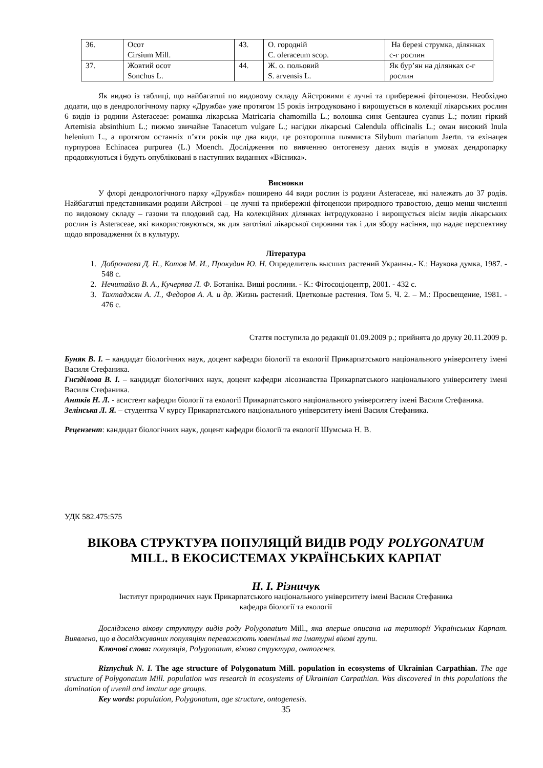| 36. | Осот Cirsium Mill. | 43. | О. городній C. oleraceum scop. | На березі струмка, ділянках с-г рослин |
| 37. | Жовтий осот Sonchus L. | 44. | Ж. о. польовий S. arvensis L. | Як бур’ян на ділянках с-г рослин |
Як видно із таблиці, що найбагатші по видовому складу Айстровими є лучні та прибережні фітоценози. Необхідно додати, що в дендрологічному парку «Дружба» уже протягом 15 років інтродуковано і вирощується в колекції лікарських рослин 6 видів із родини Asteraceae: ромашка лікарська Matricaria chamomilla L.; волошка синя Gentaurea cyanus L.; полин гіркий Artemisia absinthium L.; пижмо звичайне Tanacetum vulgare L.; нагідки лікарські Calendula officinalis L.; оман високий Inula helenium L., а протягом останніх п’яти років ще два види, це розторопша плямиста Silybum marianum Jaertn. та ехінацея пурпурова Echinacea purpurea (L.) Moench. Дослідження по вивченню онтогенезу даних видів в умовах дендропарку продовжуються і будуть опубліковані в наступних виданнях «Вісника».
Висновки
У флорі дендрологічного парку «Дружба» поширено 44 види рослин із родини Asteraceae, які належать до 37 родів. Найбагатші представниками родини Айстрові – це лучні та прибережні фітоценози природного травостою, дещо менш численні по видовому складу – газони та плодовий сад. На колекційних ділянках інтродуковано і вирощується вісім видів лікарських рослин із Asteraceae, які використовуються, як для заготівлі лікарської сировини так і для збору насіння, що надає перспективу щодо впровадження їх в культуру.
Література
1. Доброчаева Д. Н., Котов М. И., Прокудин Ю. Н. Определитель высших растений Украины.- К.: Наукова думка, 1987. - 548 с.
2. Нечитайло В. А., Кучерява Л. Ф. Ботаніка. Вищі рослини. - К.: Фітосоціоцентр, 2001. - 432 с.
3. Тахтаджян А. Л., Федоров А. А. и др. Жизнь растений. Цветковые растения. Том 5. Ч. 2. – М.: Просвещение, 1981. - 476 с.
Стаття поступила до редакції 01.09.2009 р.; прийнята до друку 20.11.2009 р.
Буняк В. І. – кандидат біологічних наук, доцент кафедри біології та екології Прикарпатського національного університету імені Василя Стефаника.
Гнєзділова В. І. – кандидат біологічних наук, доцент кафедри лісознавства Прикарпатського національного університету імені Василя Стефаника.
Антків Н. Л. - асистент кафедри біології та екології Прикарпатського національного університету імені Василя Стефаника.
Зелінська Л. Я. – студентка V курсу Прикарпатського національного університету імені Василя Стефаника.
Рецензент: кандидат біологічних наук, доцент кафедри біології та екології Шумська Н. В.
УДК 582.475:575
ВІКОВА СТРУКТУРА ПОПУЛЯЦІЙ ВИДІВ РОДУ POLYGONATUM
MILL. В ЕКОСИСТЕМАХ УКРАЇНСЬКИХ КАРПАТ
Н. І. Різничук
Інститут природничих наук Прикарпатського національного університету імені Василя Стефаника
кафедра біології та екології
Досліджено вікову структуру видів роду Polygonatum Mill., яка вперше описана на території Українських Карпат. Виявлено, що в досліджуваних популяціях переважають ювенільні та іматурні вікові групи.
Ключові слова: популяція, Polygonatum, вікова структура, онтогенез.
Riznychuk N. I. The age structure of Polygonatum Mill. population in ecosystems of Ukrainian Carpathian. The age structure of Polygonatum Mill. population was research in ecosystems of Ukrainian Carpathian. Was discovered in this populations the domination of uvenil and imatur age groups.
Key words: population, Polygonatum, age structure, ontogenesis.
35